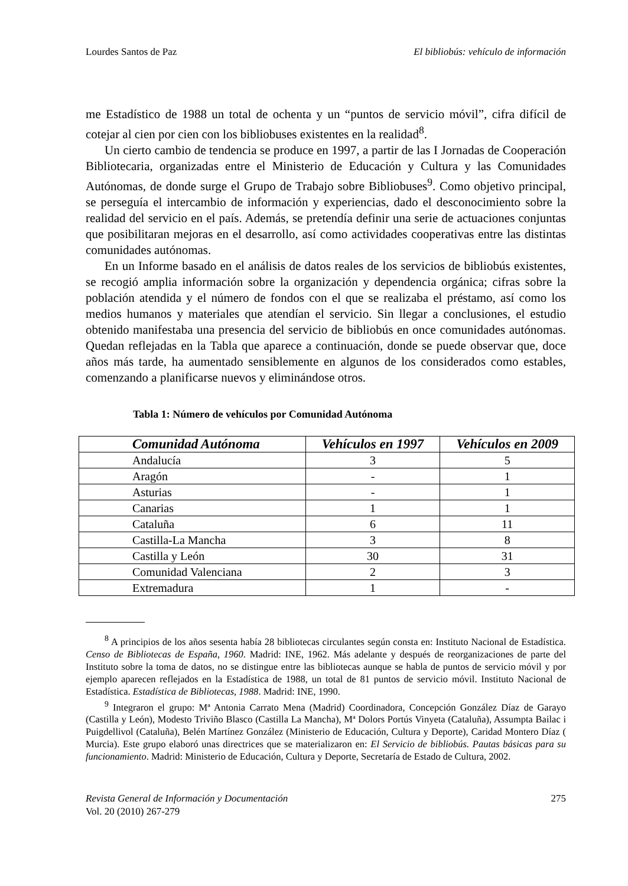Lourdes Santos de Paz El bibliobús: vehículo de información
me Estadístico de 1988 un total de ochenta y un “puntos de servicio móvil”, cifra difícil de cotejar al cien por cien con los bibliobuses existentes en la realidad<sup>8</sup>.
Un cierto cambio de tendencia se produce en 1997, a partir de las I Jornadas de Cooperación Bibliotecaria, organizadas entre el Ministerio de Educación y Cultura y las Comunidades Autónomas, de donde surge el Grupo de Trabajo sobre Bibliobuses<sup>9</sup>. Como objetivo principal, se perseguía el intercambio de información y experiencias, dado el desconocimiento sobre la realidad del servicio en el país. Además, se pretendía definir una serie de actuaciones conjuntas que posibilitaran mejoras en el desarrollo, así como actividades cooperativas entre las distintas comunidades autónomas.
En un Informe basado en el análisis de datos reales de los servicios de bibliobús existentes, se recogió amplia información sobre la organización y dependencia orgánica; cifras sobre la población atendida y el número de fondos con el que se realizaba el préstamo, así como los medios humanos y materiales que atendían el servicio. Sin llegar a conclusiones, el estudio obtenido manifestaba una presencia del servicio de bibliobús en once comunidades autónomas. Quedan reflejadas en la Tabla que aparece a continuación, donde se puede observar que, doce años más tarde, ha aumentado sensiblemente en algunos de los considerados como estables, comenzando a planificarse nuevos y eliminándose otros.
Tabla 1: Número de vehículos por Comunidad Autónoma
| Comunidad Autónoma | Vehículos en 1997 | Vehículos en 2009 |
| --- | --- | --- |
| Andalucía | 3 | 5 |
| Aragón | - | 1 |
| Asturias | - | 1 |
| Canarias | 1 | 1 |
| Cataluña | 6 | 11 |
| Castilla-La Mancha | 3 | 8 |
| Castilla y León | 30 | 31 |
| Comunidad Valenciana | 2 | 3 |
| Extremadura | 1 | - |
<sup>8</sup> A principios de los años sesenta había 28 bibliotecas circulantes según consta en: Instituto Nacional de Estadística. Censo de Bibliotecas de España, 1960. Madrid: INE, 1962. Más adelante y después de reorganizaciones de parte del Instituto sobre la toma de datos, no se distingue entre las bibliotecas aunque se habla de puntos de servicio móvil y por ejemplo aparecen reflejados en la Estadística de 1988, un total de 81 puntos de servicio móvil. Instituto Nacional de Estadística. Estadística de Bibliotecas, 1988. Madrid: INE, 1990.
<sup>9</sup> Integraron el grupo: Mª Antonia Carrato Mena (Madrid) Coordinadora, Concepción González Díaz de Garayo (Castilla y León), Modesto Triviño Blasco (Castilla La Mancha), Mª Dolors Portús Vinyeta (Cataluña), Assumpta Bailac i Puigdellivol (Cataluña), Belén Martínez González (Ministerio de Educación, Cultura y Deporte), Caridad Montero Díaz ( Murcia). Este grupo elaboró unas directrices que se materializaron en: El Servicio de bibliobús. Pautas básicas para su funcionamiento. Madrid: Ministerio de Educación, Cultura y Deporte, Secretaría de Estado de Cultura, 2002.
Revista General de Información y Documentación
Vol. 20 (2010) 267-279
275